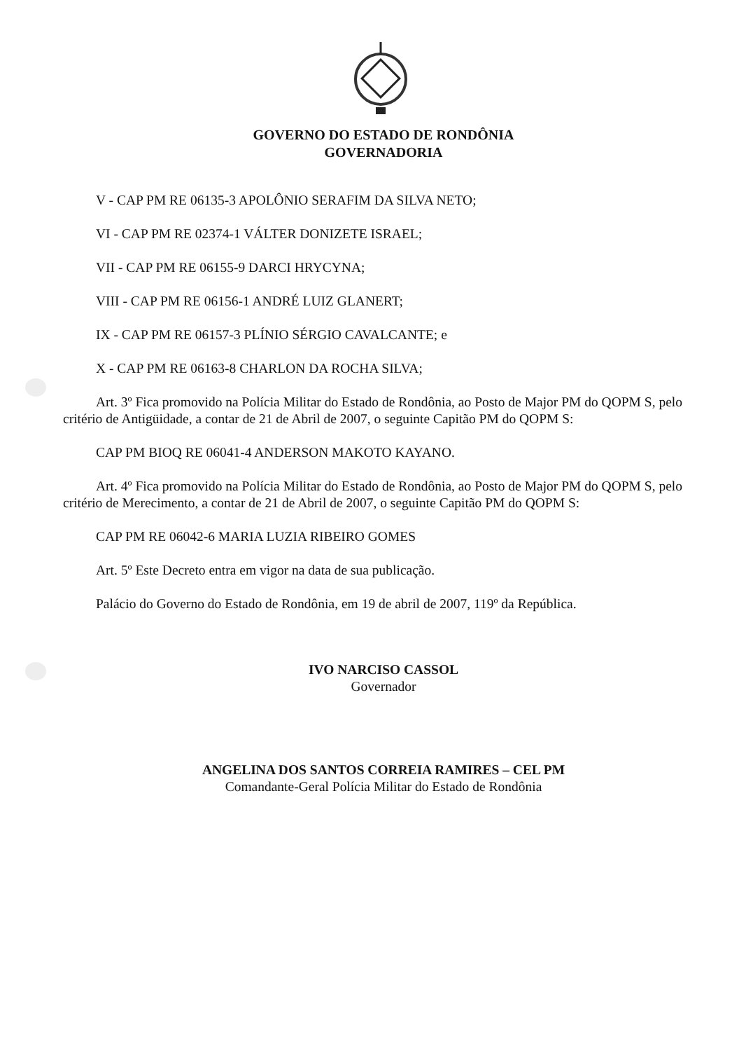GOVERNO DO ESTADO DE RONDÔNIA
GOVERNADORIA
V - CAP PM RE 06135-3 APOLÔNIO SERAFIM DA SILVA NETO;
VI - CAP PM RE 02374-1 VÁLTER DONIZETE ISRAEL;
VII - CAP PM RE 06155-9 DARCI HRYCYNA;
VIII - CAP PM RE 06156-1 ANDRÉ LUIZ GLANERT;
IX - CAP PM RE 06157-3 PLÍNIO SÉRGIO CAVALCANTE; e
X - CAP PM RE 06163-8 CHARLON DA ROCHA SILVA;
Art. 3º Fica promovido na Polícia Militar do Estado de Rondônia, ao Posto de Major PM do QOPM S, pelo critério de Antigüidade, a contar de 21 de Abril de 2007, o seguinte Capitão PM do QOPM S:
CAP PM BIOQ RE 06041-4 ANDERSON MAKOTO KAYANO.
Art. 4º Fica promovido na Polícia Militar do Estado de Rondônia, ao Posto de Major PM do QOPM S, pelo critério de Merecimento, a contar de 21 de Abril de 2007, o seguinte Capitão PM do QOPM S:
CAP PM RE 06042-6 MARIA LUZIA RIBEIRO GOMES
Art. 5º Este Decreto entra em vigor na data de sua publicação.
Palácio do Governo do Estado de Rondônia, em 19 de abril de 2007, 119º da República.
IVO NARCISO CASSOL
Governador
ANGELINA DOS SANTOS CORREIA RAMIRES – CEL PM
Comandante-Geral Polícia Militar do Estado de Rondônia